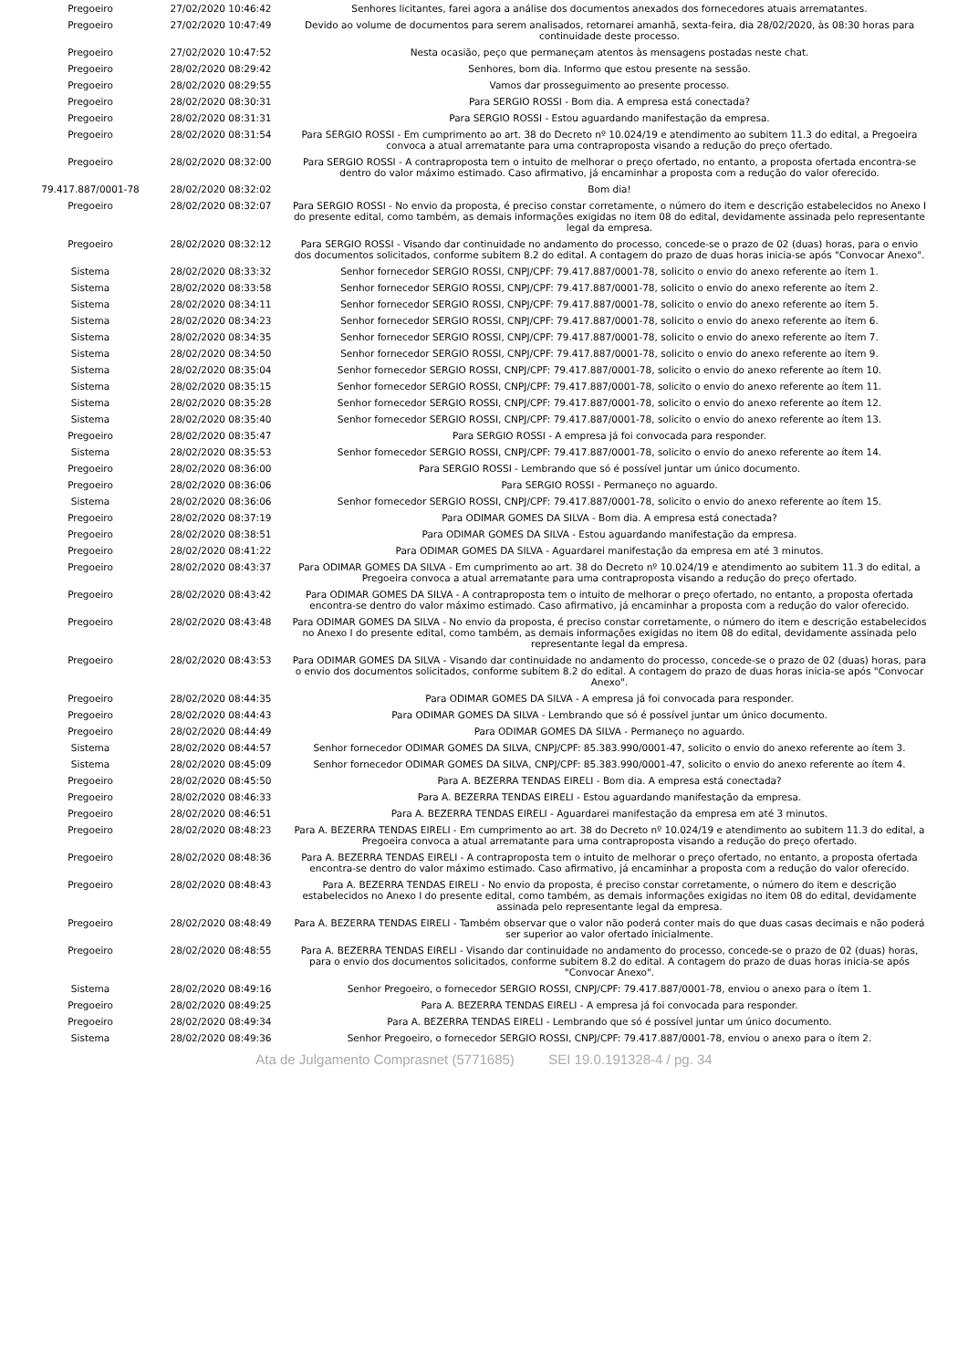| Pregoeiro | 27/02/2020 10:46:42 | Senhores licitantes, farei agora a análise dos documentos anexados dos fornecedores atuais arrematantes. |
| Pregoeiro | 27/02/2020 10:47:49 | Devido ao volume de documentos para serem analisados, retornarei amanhã, sexta-feira, dia 28/02/2020, às 08:30 horas para continuidade deste processo. |
| Pregoeiro | 27/02/2020 10:47:52 | Nesta ocasião, peço que permaneçam atentos às mensagens postadas neste chat. |
| Pregoeiro | 28/02/2020 08:29:42 | Senhores, bom dia. Informo que estou presente na sessão. |
| Pregoeiro | 28/02/2020 08:29:55 | Vamos dar prosseguimento ao presente processo. |
| Pregoeiro | 28/02/2020 08:30:31 | Para SERGIO ROSSI - Bom dia. A empresa está conectada? |
| Pregoeiro | 28/02/2020 08:31:31 | Para SERGIO ROSSI - Estou aguardando manifestação da empresa. |
| Pregoeiro | 28/02/2020 08:31:54 | Para SERGIO ROSSI - Em cumprimento ao art. 38 do Decreto nº 10.024/19 e atendimento ao subitem 11.3 do edital, a Pregoeira convoca a atual arrematante para uma contraproposta visando a redução do preço ofertado. |
| Pregoeiro | 28/02/2020 08:32:00 | Para SERGIO ROSSI - A contraproposta tem o intuito de melhorar o preço ofertado, no entanto, a proposta ofertada encontra-se dentro do valor máximo estimado. Caso afirmativo, já encaminhar a proposta com a redução do valor oferecido. |
| 79.417.887/0001-78 | 28/02/2020 08:32:02 | Bom dia! |
| Pregoeiro | 28/02/2020 08:32:07 | Para SERGIO ROSSI - No envio da proposta, é preciso constar corretamente, o número do item e descrição estabelecidos no Anexo I do presente edital, como também, as demais informações exigidas no item 08 do edital, devidamente assinada pelo representante legal da empresa. |
| Pregoeiro | 28/02/2020 08:32:12 | Para SERGIO ROSSI - Visando dar continuidade no andamento do processo, concede-se o prazo de 02 (duas) horas, para o envio dos documentos solicitados, conforme subitem 8.2 do edital. A contagem do prazo de duas horas inicia-se após "Convocar Anexo". |
| Sistema | 28/02/2020 08:33:32 | Senhor fornecedor SERGIO ROSSI, CNPJ/CPF: 79.417.887/0001-78, solicito o envio do anexo referente ao ítem 1. |
| Sistema | 28/02/2020 08:33:58 | Senhor fornecedor SERGIO ROSSI, CNPJ/CPF: 79.417.887/0001-78, solicito o envio do anexo referente ao ítem 2. |
| Sistema | 28/02/2020 08:34:11 | Senhor fornecedor SERGIO ROSSI, CNPJ/CPF: 79.417.887/0001-78, solicito o envio do anexo referente ao ítem 5. |
| Sistema | 28/02/2020 08:34:23 | Senhor fornecedor SERGIO ROSSI, CNPJ/CPF: 79.417.887/0001-78, solicito o envio do anexo referente ao ítem 6. |
| Sistema | 28/02/2020 08:34:35 | Senhor fornecedor SERGIO ROSSI, CNPJ/CPF: 79.417.887/0001-78, solicito o envio do anexo referente ao ítem 7. |
| Sistema | 28/02/2020 08:34:50 | Senhor fornecedor SERGIO ROSSI, CNPJ/CPF: 79.417.887/0001-78, solicito o envio do anexo referente ao ítem 9. |
| Sistema | 28/02/2020 08:35:04 | Senhor fornecedor SERGIO ROSSI, CNPJ/CPF: 79.417.887/0001-78, solicito o envio do anexo referente ao ítem 10. |
| Sistema | 28/02/2020 08:35:15 | Senhor fornecedor SERGIO ROSSI, CNPJ/CPF: 79.417.887/0001-78, solicito o envio do anexo referente ao ítem 11. |
| Sistema | 28/02/2020 08:35:28 | Senhor fornecedor SERGIO ROSSI, CNPJ/CPF: 79.417.887/0001-78, solicito o envio do anexo referente ao ítem 12. |
| Sistema | 28/02/2020 08:35:40 | Senhor fornecedor SERGIO ROSSI, CNPJ/CPF: 79.417.887/0001-78, solicito o envio do anexo referente ao ítem 13. |
| Pregoeiro | 28/02/2020 08:35:47 | Para SERGIO ROSSI - A empresa já foi convocada para responder. |
| Sistema | 28/02/2020 08:35:53 | Senhor fornecedor SERGIO ROSSI, CNPJ/CPF: 79.417.887/0001-78, solicito o envio do anexo referente ao ítem 14. |
| Pregoeiro | 28/02/2020 08:36:00 | Para SERGIO ROSSI - Lembrando que só é possível juntar um único documento. |
| Pregoeiro | 28/02/2020 08:36:06 | Para SERGIO ROSSI - Permaneço no aguardo. |
| Sistema | 28/02/2020 08:36:06 | Senhor fornecedor SERGIO ROSSI, CNPJ/CPF: 79.417.887/0001-78, solicito o envio do anexo referente ao ítem 15. |
| Pregoeiro | 28/02/2020 08:37:19 | Para ODIMAR GOMES DA SILVA - Bom dia. A empresa está conectada? |
| Pregoeiro | 28/02/2020 08:38:51 | Para ODIMAR GOMES DA SILVA - Estou aguardando manifestação da empresa. |
| Pregoeiro | 28/02/2020 08:41:22 | Para ODIMAR GOMES DA SILVA - Aguardarei manifestação da empresa em até 3 minutos. |
| Pregoeiro | 28/02/2020 08:43:37 | Para ODIMAR GOMES DA SILVA - Em cumprimento ao art. 38 do Decreto nº 10.024/19 e atendimento ao subitem 11.3 do edital, a Pregoeira convoca a atual arrematante para uma contraproposta visando a redução do preço ofertado. |
| Pregoeiro | 28/02/2020 08:43:42 | Para ODIMAR GOMES DA SILVA - A contraproposta tem o intuito de melhorar o preço ofertado, no entanto, a proposta ofertada encontra-se dentro do valor máximo estimado. Caso afirmativo, já encaminhar a proposta com a redução do valor oferecido. |
| Pregoeiro | 28/02/2020 08:43:48 | Para ODIMAR GOMES DA SILVA - No envio da proposta, é preciso constar corretamente, o número do item e descrição estabelecidos no Anexo I do presente edital, como também, as demais informações exigidas no item 08 do edital, devidamente assinada pelo representante legal da empresa. |
| Pregoeiro | 28/02/2020 08:43:53 | Para ODIMAR GOMES DA SILVA - Visando dar continuidade no andamento do processo, concede-se o prazo de 02 (duas) horas, para o envio dos documentos solicitados, conforme subitem 8.2 do edital. A contagem do prazo de duas horas inicia-se após "Convocar Anexo". |
| Pregoeiro | 28/02/2020 08:44:35 | Para ODIMAR GOMES DA SILVA - A empresa já foi convocada para responder. |
| Pregoeiro | 28/02/2020 08:44:43 | Para ODIMAR GOMES DA SILVA - Lembrando que só é possível juntar um único documento. |
| Pregoeiro | 28/02/2020 08:44:49 | Para ODIMAR GOMES DA SILVA - Permaneço no aguardo. |
| Sistema | 28/02/2020 08:44:57 | Senhor fornecedor ODIMAR GOMES DA SILVA, CNPJ/CPF: 85.383.990/0001-47, solicito o envio do anexo referente ao ítem 3. |
| Sistema | 28/02/2020 08:45:09 | Senhor fornecedor ODIMAR GOMES DA SILVA, CNPJ/CPF: 85.383.990/0001-47, solicito o envio do anexo referente ao ítem 4. |
| Pregoeiro | 28/02/2020 08:45:50 | Para A. BEZERRA TENDAS EIRELI - Bom dia. A empresa está conectada? |
| Pregoeiro | 28/02/2020 08:46:33 | Para A. BEZERRA TENDAS EIRELI - Estou aguardando manifestação da empresa. |
| Pregoeiro | 28/02/2020 08:46:51 | Para A. BEZERRA TENDAS EIRELI - Aguardarei manifestação da empresa em até 3 minutos. |
| Pregoeiro | 28/02/2020 08:48:23 | Para A. BEZERRA TENDAS EIRELI - Em cumprimento ao art. 38 do Decreto nº 10.024/19 e atendimento ao subitem 11.3 do edital, a Pregoeira convoca a atual arrematante para uma contraproposta visando a redução do preço ofertado. |
| Pregoeiro | 28/02/2020 08:48:36 | Para A. BEZERRA TENDAS EIRELI - A contraproposta tem o intuito de melhorar o preço ofertado, no entanto, a proposta ofertada encontra-se dentro do valor máximo estimado. Caso afirmativo, já encaminhar a proposta com a redução do valor oferecido. |
| Pregoeiro | 28/02/2020 08:48:43 | Para A. BEZERRA TENDAS EIRELI - No envio da proposta, é preciso constar corretamente, o número do item e descrição estabelecidos no Anexo I do presente edital, como também, as demais informações exigidas no item 08 do edital, devidamente assinada pelo representante legal da empresa. |
| Pregoeiro | 28/02/2020 08:48:49 | Para A. BEZERRA TENDAS EIRELI - Também observar que o valor não poderá conter mais do que duas casas decimais e não poderá ser superior ao valor ofertado inicialmente. |
| Pregoeiro | 28/02/2020 08:48:55 | Para A. BEZERRA TENDAS EIRELI - Visando dar continuidade no andamento do processo, concede-se o prazo de 02 (duas) horas, para o envio dos documentos solicitados, conforme subitem 8.2 do edital. A contagem do prazo de duas horas inicia-se após "Convocar Anexo". |
| Sistema | 28/02/2020 08:49:16 | Senhor Pregoeiro, o fornecedor SERGIO ROSSI, CNPJ/CPF: 79.417.887/0001-78, enviou o anexo para o ítem 1. |
| Pregoeiro | 28/02/2020 08:49:25 | Para A. BEZERRA TENDAS EIRELI - A empresa já foi convocada para responder. |
| Pregoeiro | 28/02/2020 08:49:34 | Para A. BEZERRA TENDAS EIRELI - Lembrando que só é possível juntar um único documento. |
| Sistema | 28/02/2020 08:49:36 | Senhor Pregoeiro, o fornecedor SERGIO ROSSI, CNPJ/CPF: 79.417.887/0001-78, enviou o anexo para o ítem 2. |
Ata de Julgamento Comprasnet (5771685) SEI 19.0.191328-4 / pg. 34